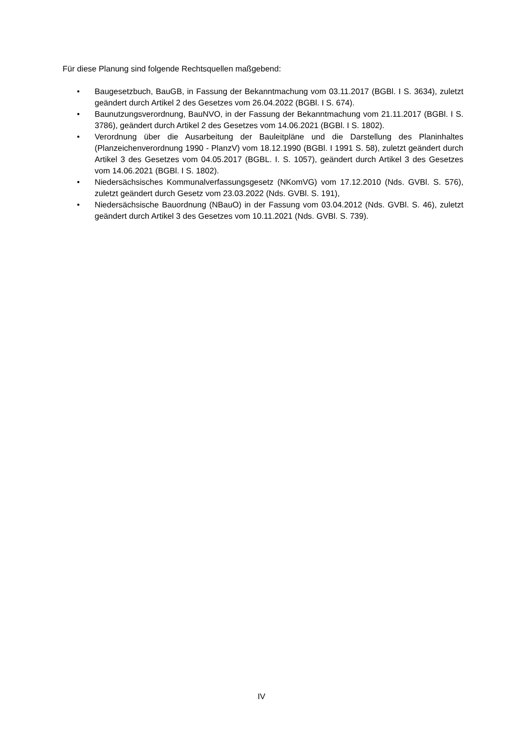Für diese Planung sind folgende Rechtsquellen maßgebend:
• Baugesetzbuch, BauGB, in Fassung der Bekanntmachung vom 03.11.2017 (BGBl. I S. 3634), zuletzt geändert durch Artikel 2 des Gesetzes vom 26.04.2022 (BGBl. I S. 674).
• Baunutzungsverordnung, BauNVO, in der Fassung der Bekanntmachung vom 21.11.2017 (BGBl. I S. 3786), geändert durch Artikel 2 des Gesetzes vom 14.06.2021 (BGBl. I S. 1802).
• Verordnung über die Ausarbeitung der Bauleitpläne und die Darstellung des Planinhaltes (Planzeichenverordnung 1990 - PlanzV) vom 18.12.1990 (BGBl. I 1991 S. 58), zuletzt geändert durch Artikel 3 des Gesetzes vom 04.05.2017 (BGBL. I. S. 1057), geändert durch Artikel 3 des Gesetzes vom 14.06.2021 (BGBl. I S. 1802).
• Niedersächsisches Kommunalverfassungsgesetz (NKomVG) vom 17.12.2010 (Nds. GVBl. S. 576), zuletzt geändert durch Gesetz vom 23.03.2022 (Nds. GVBl. S. 191),
• Niedersächsische Bauordnung (NBauO) in der Fassung vom 03.04.2012 (Nds. GVBl. S. 46), zuletzt geändert durch Artikel 3 des Gesetzes vom 10.11.2021 (Nds. GVBl. S. 739).
IV